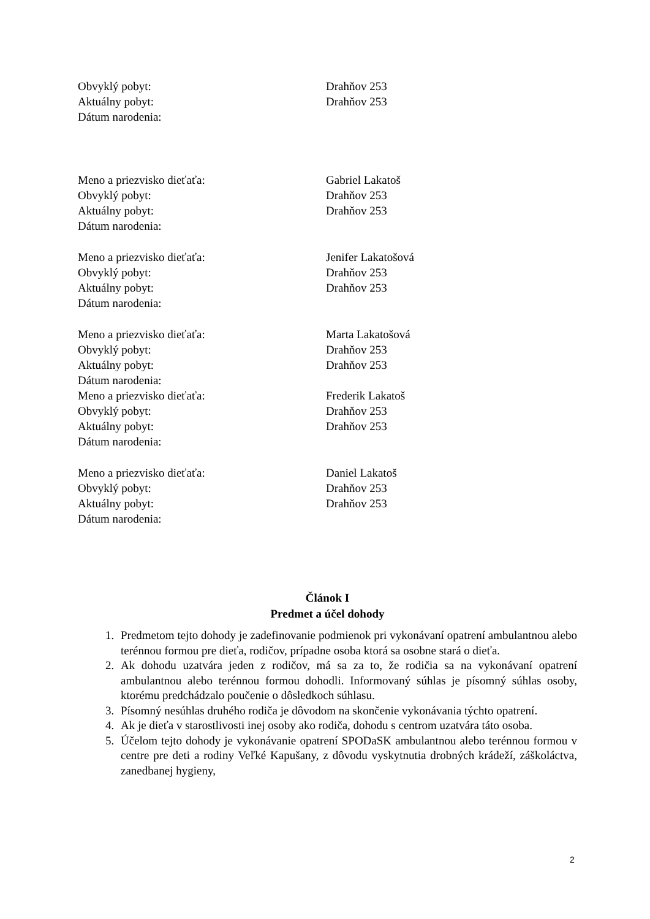Obvyklý pobyt: Drahňov 253
Aktuálny pobyt: Drahňov 253
Dátum narodenia:
Meno a priezvisko dieťaťa: Gabriel Lakatoš
Obvyklý pobyt: Drahňov 253
Aktuálny pobyt: Drahňov 253
Dátum narodenia:
Meno a priezvisko dieťaťa: Jenifer Lakatošová
Obvyklý pobyt: Drahňov 253
Aktuálny pobyt: Drahňov 253
Dátum narodenia:
Meno a priezvisko dieťaťa: Marta Lakatošová
Obvyklý pobyt: Drahňov 253
Aktuálny pobyt: Drahňov 253
Dátum narodenia:
Meno a priezvisko dieťaťa: Frederik Lakatoš
Obvyklý pobyt: Drahňov 253
Aktuálny pobyt: Drahňov 253
Dátum narodenia:
Meno a priezvisko dieťaťa: Daniel Lakatoš
Obvyklý pobyt: Drahňov 253
Aktuálny pobyt: Drahňov 253
Dátum narodenia:
Článok I
Predmet a účel dohody
1. Predmetom tejto dohody je zadefinovanie podmienok pri vykonávaní opatrení ambulantnou alebo terénnou formou pre dieťa, rodičov, prípadne osoba ktorá sa osobne stará o dieťa.
2. Ak dohodu uzatvára jeden z rodičov, má sa za to, že rodičia sa na vykonávaní opatrení ambulantnou alebo terénnou formou dohodli. Informovaný súhlas je písomný súhlas osoby, ktorému predchádzalo poučenie o dôsledkoch súhlasu.
3. Písomný nesúhlas druhého rodiča je dôvodom na skončenie vykonávania týchto opatrení.
4. Ak je dieťa v starostlivosti inej osoby ako rodiča, dohodu s centrom uzatvára táto osoba.
5. Účelom tejto dohody je vykonávanie opatrení SPODaSK ambulantnou alebo terénnou formou v centre pre deti a rodiny Veľké Kapušany, z dôvodu vyskytnutia drobných krádeží, záškoláctva, zanedbanej hygieny,
2